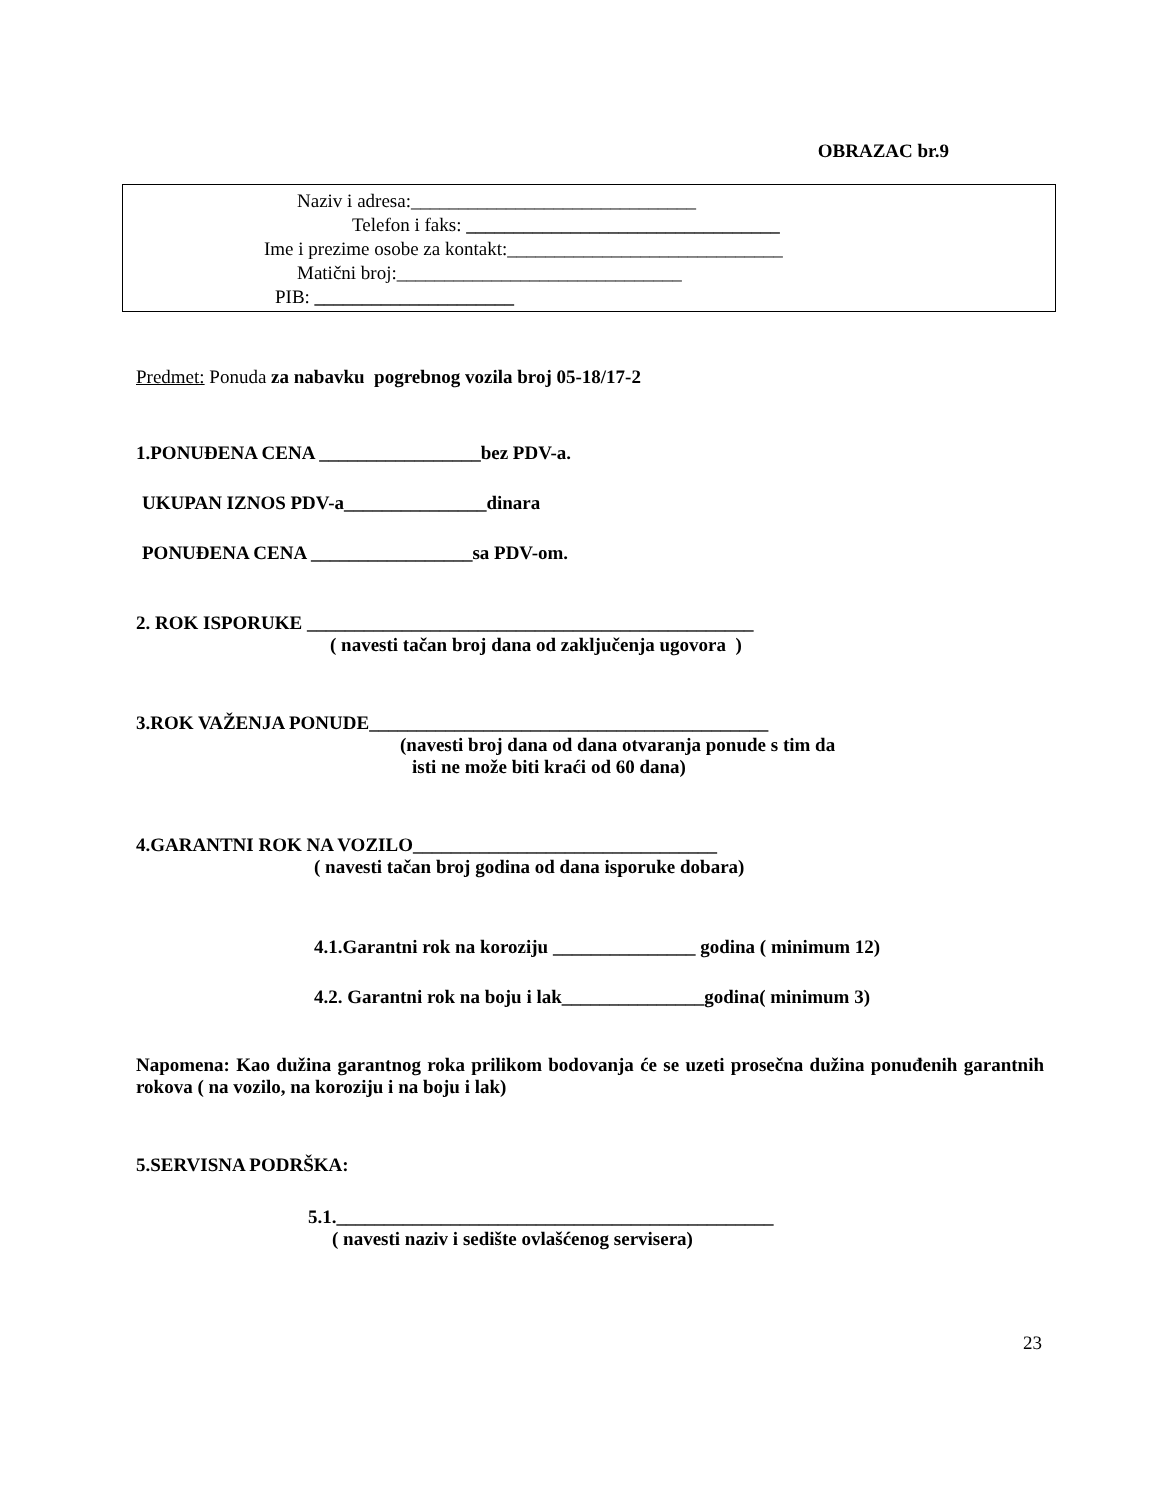OBRAZAC br.9
Naziv i adresa:______________________________
Telefon i faks: _________________________________
Ime i prezime osobe za kontakt:_____________________________
Matični broj:______________________________
PIB: _____________________
Predmet: Ponuda za nabavku pogrebnog vozila broj 05-18/17-2
1.PONUĐENA CENA _________________bez PDV-a.
UKUPAN IZNOS PDV-a_______________dinara
PONUĐENA CENA _________________sa PDV-om.
2. ROK ISPORUKE _______________________________________________
( navesti tačan broj dana od zaključenja ugovora )
3.ROK VAŽENJA PONUDE__________________________________________
(navesti broj dana od dana otvaranja ponude s tim da
isti ne može biti kraći od 60 dana)
4.GARANTNI ROK NA VOZILO________________________________
( navesti tačan broj godina od dana isporuke dobara)
4.1.Garantni rok na koroziju _______________ godina ( minimum 12)
4.2. Garantni rok na boju i lak_______________godina( minimum 3)
Napomena: Kao dužina garantnog roka prilikom bodovanja će se uzeti prosečna dužina ponuđenih garantnih rokova ( na vozilo, na koroziju i na boju i lak)
5.SERVISNA PODRŠKA:
5.1.______________________________________________
( navesti naziv i sedište ovlašćenog servisera)
23